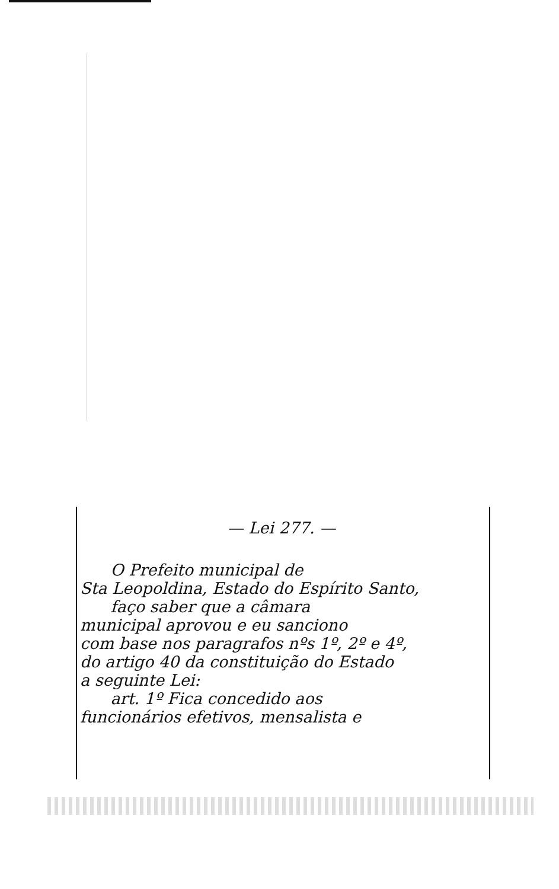— Lei 277. —
O Prefeito municipal de
Sta Leopoldina, Estado do Espírito Santo,
faço saber que a câmara
municipal aprovou e eu sanciono
com base nos paragrafos nºs 1º, 2º e 4º,
do artigo 40 da constituição do Estado
a seguinte Lei:
art. 1º Fica concedido aos
funcionários efetivos, mensalista e